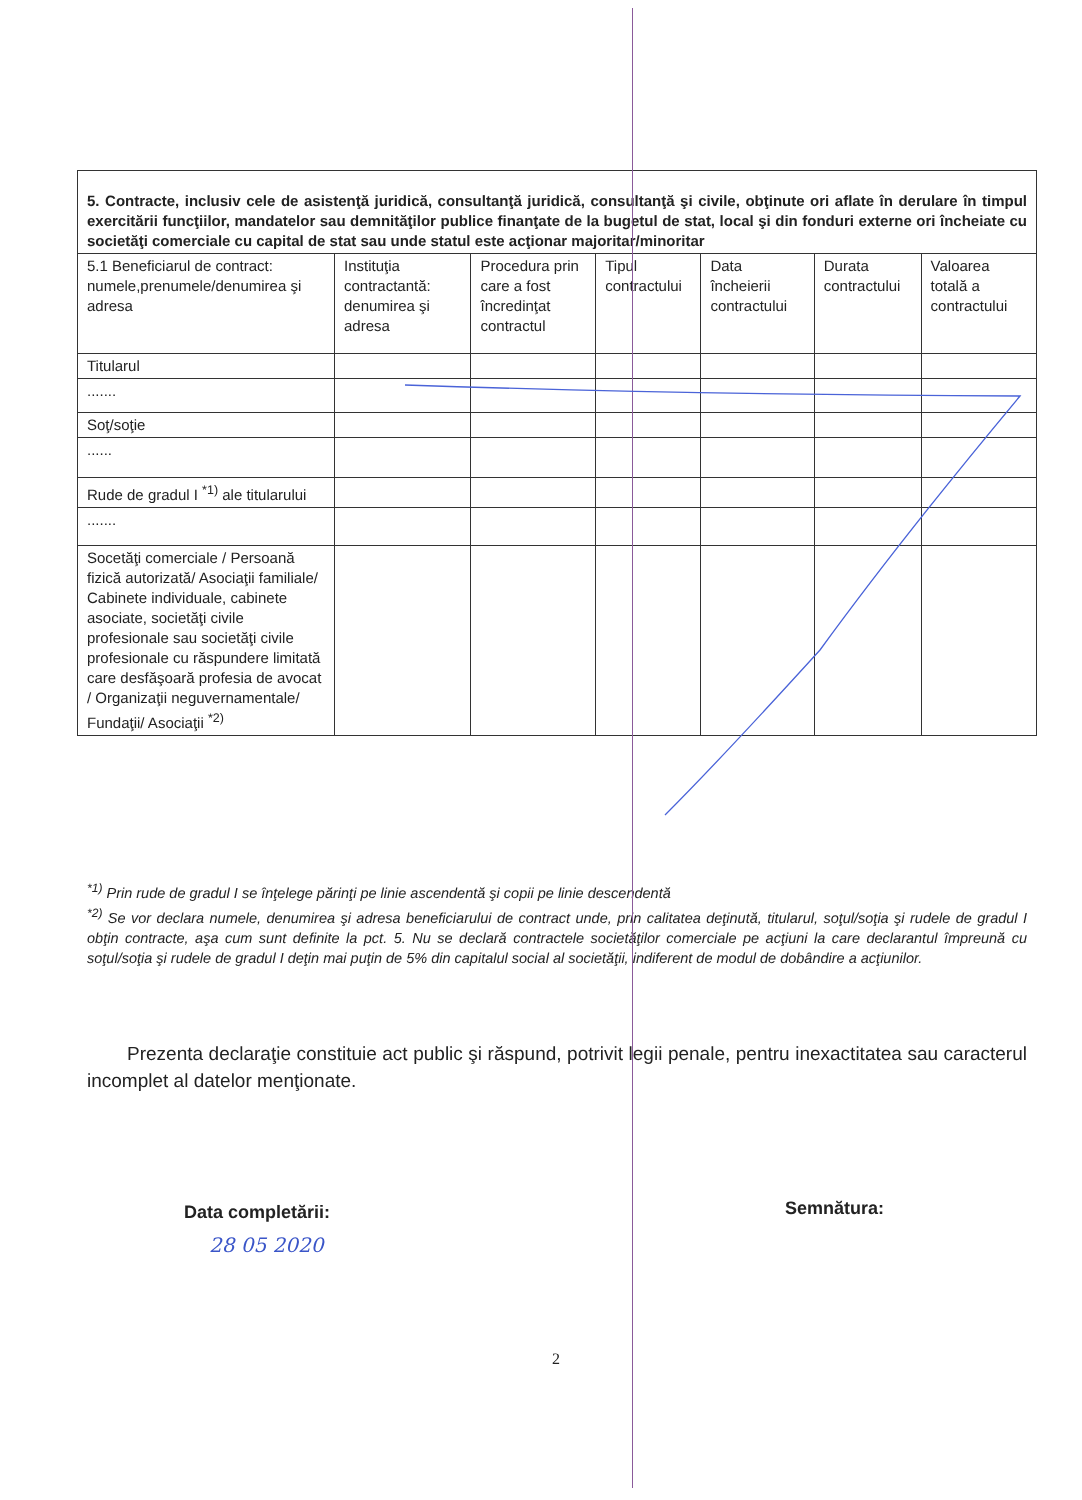| 5. Contracte, inclusiv cele de asistenţă juridică, consultanţă juridică, consultanţă şi civile, obţinute ori aflate în derulare în timpul exercitării funcţiilor, mandatelor sau demnităţilor publice finanţate de la bugetul de stat, local şi din fonduri externe ori încheiate cu societăţi comerciale cu capital de stat sau unde statul este acţionar majoritar/minoritar | | | | | | |
| 5.1 Beneficiarul de contract: numele,prenumele/denumirea şi adresa | Instituţia contractantă: denumirea şi adresa | Procedura prin care a fost încredinţat contractul | Tipul contractului | Data încheierii contractului | Durata contractului | Valoarea totală a contractului |
| Titularul | | | | | | |
| ....... | | | | | | |
| Soţ/soţie | | | | | | |
| ...... | | | | | | |
| Rude de gradul I <sup>*1)</sup> ale titularului | | | | | | |
| ....... | | | | | | |
| Socetăţi comerciale / Persoană fizică autorizată/ Asociaţii familiale/ Cabinete individuale, cabinete asociate, societăţi civile profesionale sau societăţi civile profesionale cu răspundere limitată care desfăşoară profesia de avocat / Organizaţii neguvernamentale/ Fundaţii/ Asociaţii <sup>*2)</sup> | | | | | | |
<sup>*1)</sup> Prin rude de gradul I se înţelege părinţi pe linie ascendentă şi copii pe linie descendentă
<sup>*2)</sup> Se vor declara numele, denumirea şi adresa beneficiarului de contract unde, prin calitatea deţinută, titularul, soţul/soţia şi rudele de gradul I obţin contracte, aşa cum sunt definite la pct. 5. Nu se declară contractele societăţilor comerciale pe acţiuni la care declarantul împreună cu soţul/soţia şi rudele de gradul I deţin mai puţin de 5% din capitalul social al societăţii, indiferent de modul de dobândire a acţiunilor.
Prezenta declaraţie constituie act public şi răspund, potrivit legii penale, pentru inexactitatea sau caracterul incomplet al datelor menţionate.
Data completării:
28 05 2020
Semnătura:
2